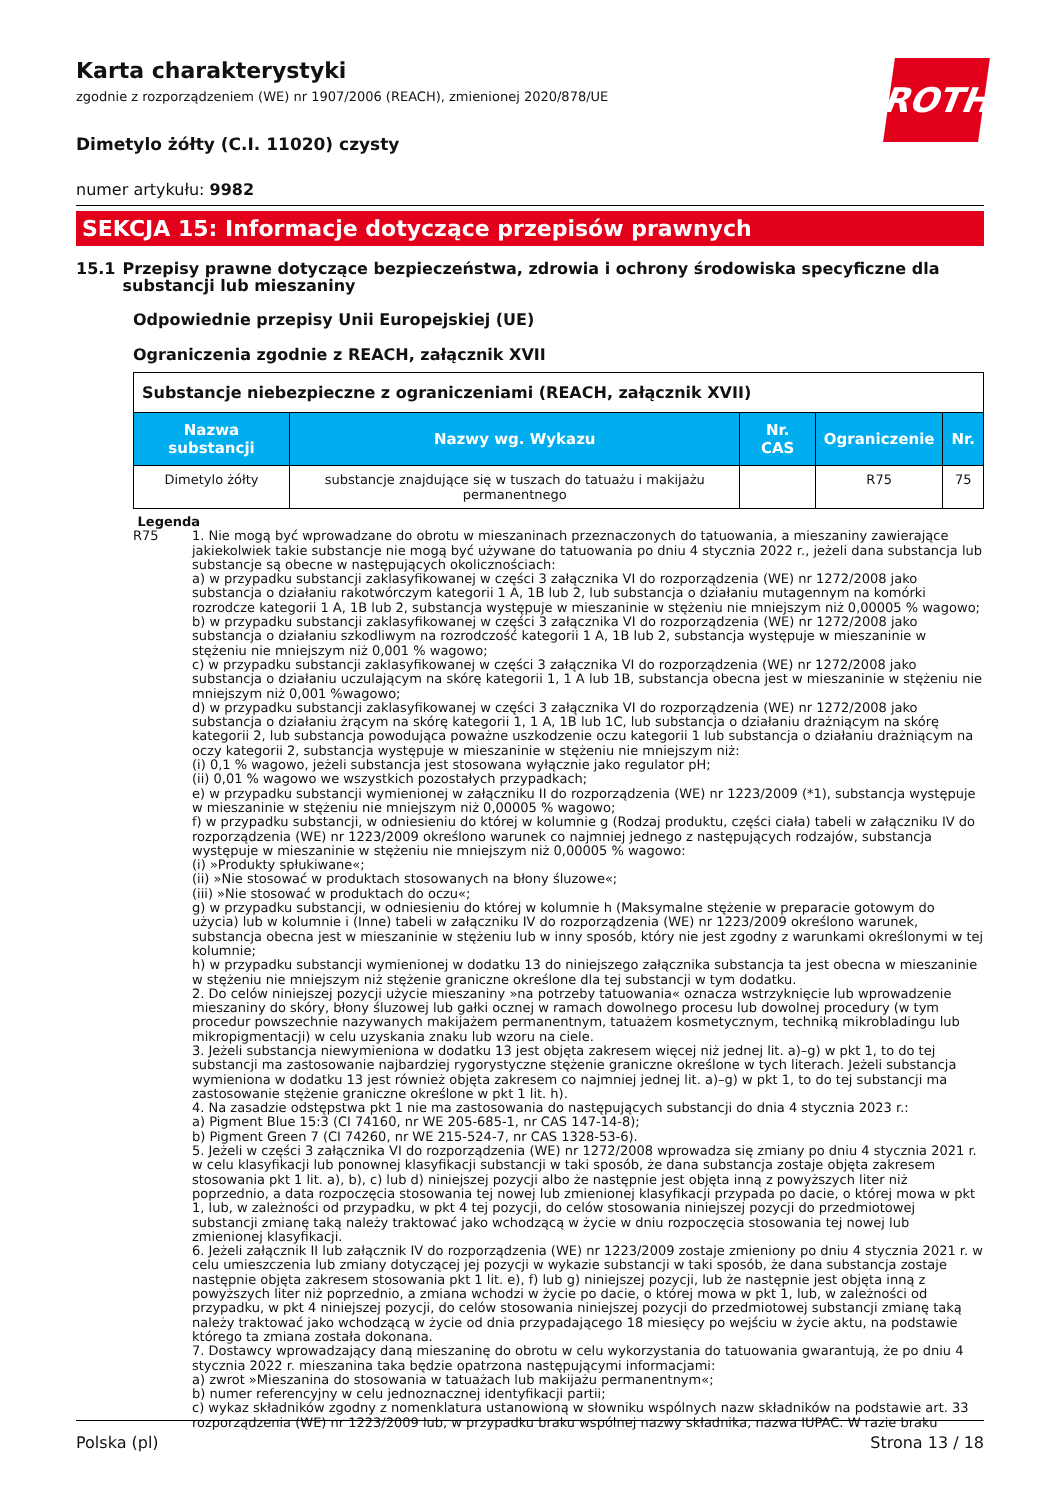ROTH
Karta charakterystyki
zgodnie z rozporządzeniem (WE) nr 1907/2006 (REACH), zmienionej 2020/878/UE
Dimetylo żółty (C.I. 11020) czysty
numer artykułu: 9982
SEKCJA 15: Informacje dotyczące przepisów prawnych
15.1 Przepisy prawne dotyczące bezpieczeństwa, zdrowia i ochrony środowiska specyficzne dla substancji lub mieszaniny
Odpowiednie przepisy Unii Europejskiej (UE)
Ograniczenia zgodnie z REACH, załącznik XVII
| Substancje niebezpieczne z ograniczeniami (REACH, załącznik XVII) | | | | |
| Nazwa substancji | Nazwy wg. Wykazu | Nr. CAS | Ograniczenie | Nr. |
| Dimetylo żółty | substancje znajdujące się w tuszach do tatuażu i makijażu permanentnego | | R75 | 75 |
Legenda
R75 1. Nie mogą być wprowadzane do obrotu w mieszaninach przeznaczonych do tatuowania, a mieszaniny zawierające jakiekolwiek takie substancje nie mogą być używane do tatuowania po dniu 4 stycznia 2022 r., jeżeli dana substancja lub substancje są obecne w następujących okolicznościach:
a) w przypadku substancji zaklasyfikowanej w części 3 załącznika VI do rozporządzenia (WE) nr 1272/2008 jako substancja o działaniu rakotwórczym kategorii 1 A, 1B lub 2, lub substancja o działaniu mutagennym na komórki rozrodcze kategorii 1 A, 1B lub 2, substancja występuje w mieszaninie w stężeniu nie mniejszym niż 0,00005 % wagowo;
b) w przypadku substancji zaklasyfikowanej w części 3 załącznika VI do rozporządzenia (WE) nr 1272/2008 jako substancja o działaniu szkodliwym na rozrodczość kategorii 1 A, 1B lub 2, substancja występuje w mieszaninie w stężeniu nie mniejszym niż 0,001 % wagowo;
c) w przypadku substancji zaklasyfikowanej w części 3 załącznika VI do rozporządzenia (WE) nr 1272/2008 jako substancja o działaniu uczulającym na skórę kategorii 1, 1 A lub 1B, substancja obecna jest w mieszaninie w stężeniu nie mniejszym niż 0,001 %wagowo;
d) w przypadku substancji zaklasyfikowanej w części 3 załącznika VI do rozporządzenia (WE) nr 1272/2008 jako substancja o działaniu żrącym na skórę kategorii 1, 1 A, 1B lub 1C, lub substancja o działaniu drażniącym na skórę kategorii 2, lub substancja powodująca poważne uszkodzenie oczu kategorii 1 lub substancja o działaniu drażniącym na oczy kategorii 2, substancja występuje w mieszaninie w stężeniu nie mniejszym niż:
(i) 0,1 % wagowo, jeżeli substancja jest stosowana wyłącznie jako regulator pH;
(ii) 0,01 % wagowo we wszystkich pozostałych przypadkach;
e) w przypadku substancji wymienionej w załączniku II do rozporządzenia (WE) nr 1223/2009 (*1), substancja występuje w mieszaninie w stężeniu nie mniejszym niż 0,00005 % wagowo;
f) w przypadku substancji, w odniesieniu do której w kolumnie g (Rodzaj produktu, części ciała) tabeli w załączniku IV do rozporządzenia (WE) nr 1223/2009 określono warunek co najmniej jednego z następujących rodzajów, substancja występuje w mieszaninie w stężeniu nie mniejszym niż 0,00005 % wagowo:
(i) »Produkty spłukiwane«;
(ii) »Nie stosować w produktach stosowanych na błony śluzowe«;
(iii) »Nie stosować w produktach do oczu«;
g) w przypadku substancji, w odniesieniu do której w kolumnie h (Maksymalne stężenie w preparacie gotowym do użycia) lub w kolumnie i (Inne) tabeli w załączniku IV do rozporządzenia (WE) nr 1223/2009 określono warunek, substancja obecna jest w mieszaninie w stężeniu lub w inny sposób, który nie jest zgodny z warunkami określonymi w tej kolumnie;
h) w przypadku substancji wymienionej w dodatku 13 do niniejszego załącznika substancja ta jest obecna w mieszaninie w stężeniu nie mniejszym niż stężenie graniczne określone dla tej substancji w tym dodatku.
2. Do celów niniejszej pozycji użycie mieszaniny »na potrzeby tatuowania« oznacza wstrzyknięcie lub wprowadzenie mieszaniny do skóry, błony śluzowej lub gałki ocznej w ramach dowolnego procesu lub dowolnej procedury (w tym procedur powszechnie nazywanych makijażem permanentnym, tatuażem kosmetycznym, techniką mikrobladingu lub mikropigmentacji) w celu uzyskania znaku lub wzoru na ciele.
3. Jeżeli substancja niewymieniona w dodatku 13 jest objęta zakresem więcej niż jednej lit. a)–g) w pkt 1, to do tej substancji ma zastosowanie najbardziej rygorystyczne stężenie graniczne określone w tych literach. Jeżeli substancja wymieniona w dodatku 13 jest również objęta zakresem co najmniej jednej lit. a)–g) w pkt 1, to do tej substancji ma zastosowanie stężenie graniczne określone w pkt 1 lit. h).
4. Na zasadzie odstępstwa pkt 1 nie ma zastosowania do następujących substancji do dnia 4 stycznia 2023 r.:
a) Pigment Blue 15:3 (CI 74160, nr WE 205-685-1, nr CAS 147-14-8);
b) Pigment Green 7 (CI 74260, nr WE 215-524-7, nr CAS 1328-53-6).
5. Jeżeli w części 3 załącznika VI do rozporządzenia (WE) nr 1272/2008 wprowadza się zmiany po dniu 4 stycznia 2021 r. w celu klasyfikacji lub ponownej klasyfikacji substancji w taki sposób, że dana substancja zostaje objęta zakresem stosowania pkt 1 lit. a), b), c) lub d) niniejszej pozycji albo że następnie jest objęta inną z powyższych liter niż poprzednio, a data rozpoczęcia stosowania tej nowej lub zmienionej klasyfikacji przypada po dacie, o której mowa w pkt 1, lub, w zależności od przypadku, w pkt 4 tej pozycji, do celów stosowania niniejszej pozycji do przedmiotowej substancji zmianę taką należy traktować jako wchodzącą w życie w dniu rozpoczęcia stosowania tej nowej lub zmienionej klasyfikacji.
6. Jeżeli załącznik II lub załącznik IV do rozporządzenia (WE) nr 1223/2009 zostaje zmieniony po dniu 4 stycznia 2021 r. w celu umieszczenia lub zmiany dotyczącej jej pozycji w wykazie substancji w taki sposób, że dana substancja zostaje następnie objęta zakresem stosowania pkt 1 lit. e), f) lub g) niniejszej pozycji, lub że następnie jest objęta inną z powyższych liter niż poprzednio, a zmiana wchodzi w życie po dacie, o której mowa w pkt 1, lub, w zależności od przypadku, w pkt 4 niniejszej pozycji, do celów stosowania niniejszej pozycji do przedmiotowej substancji zmianę taką należy traktować jako wchodzącą w życie od dnia przypadającego 18 miesięcy po wejściu w życie aktu, na podstawie którego ta zmiana została dokonana.
7. Dostawcy wprowadzający daną mieszaninę do obrotu w celu wykorzystania do tatuowania gwarantują, że po dniu 4 stycznia 2022 r. mieszanina taka będzie opatrzona następującymi informacjami:
a) zwrot »Mieszanina do stosowania w tatuażach lub makijażu permanentnym«;
b) numer referencyjny w celu jednoznacznej identyfikacji partii;
c) wykaz składników zgodny z nomenklatura ustanowioną w słowniku wspólnych nazw składników na podstawie art. 33 rozporządzenia (WE) nr 1223/2009 lub, w przypadku braku wspólnej nazwy składnika, nazwa IUPAC. W razie braku
Polska (pl) Strona 13 / 18